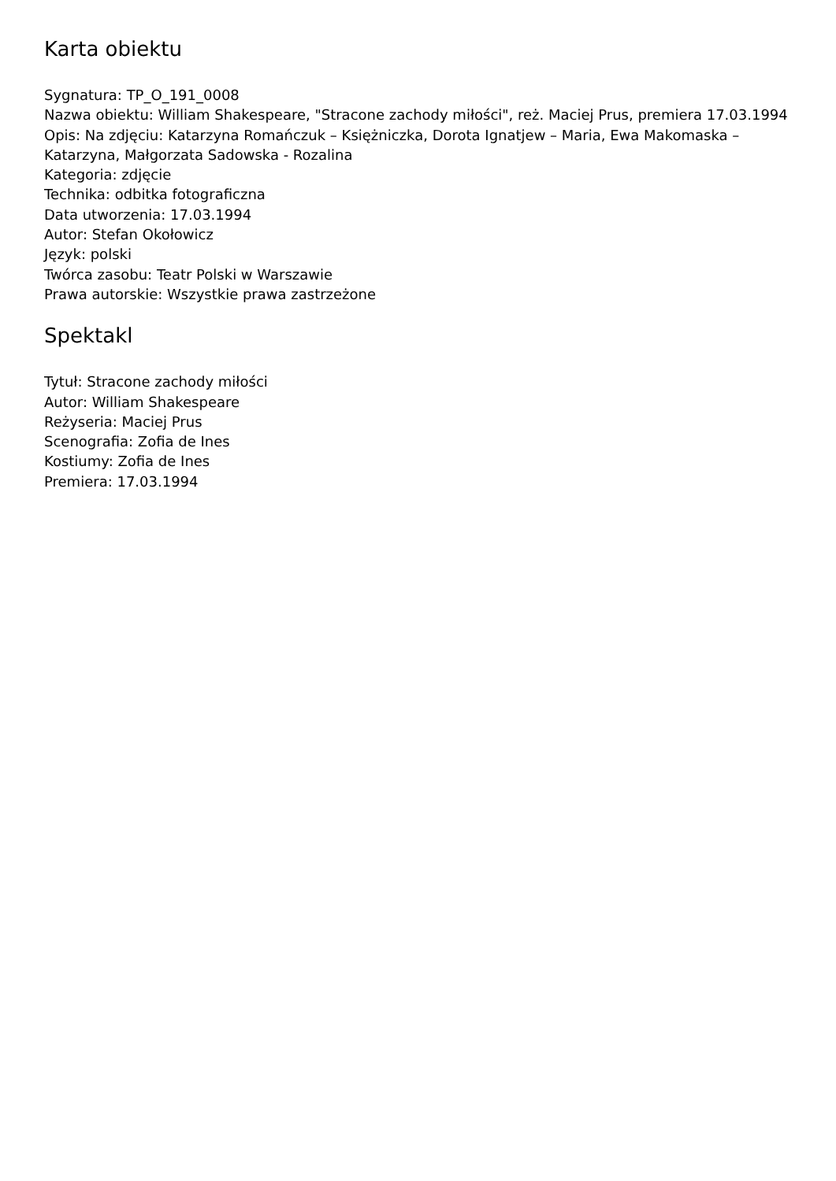Karta obiektu
Sygnatura: TP_O_191_0008
Nazwa obiektu: William Shakespeare, "Stracone zachody miłości", reż. Maciej Prus, premiera 17.03.1994
Opis: Na zdjęciu: Katarzyna Romańczuk – Księżniczka, Dorota Ignatjew – Maria, Ewa Makomaska – Katarzyna, Małgorzata Sadowska - Rozalina
Kategoria: zdjęcie
Technika: odbitka fotograficzna
Data utworzenia: 17.03.1994
Autor: Stefan Okołowicz
Język: polski
Twórca zasobu: Teatr Polski w Warszawie
Prawa autorskie: Wszystkie prawa zastrzeżone
Spektakl
Tytuł: Stracone zachody miłości
Autor: William Shakespeare
Reżyseria: Maciej Prus
Scenografia: Zofia de Ines
Kostiumy: Zofia de Ines
Premiera: 17.03.1994